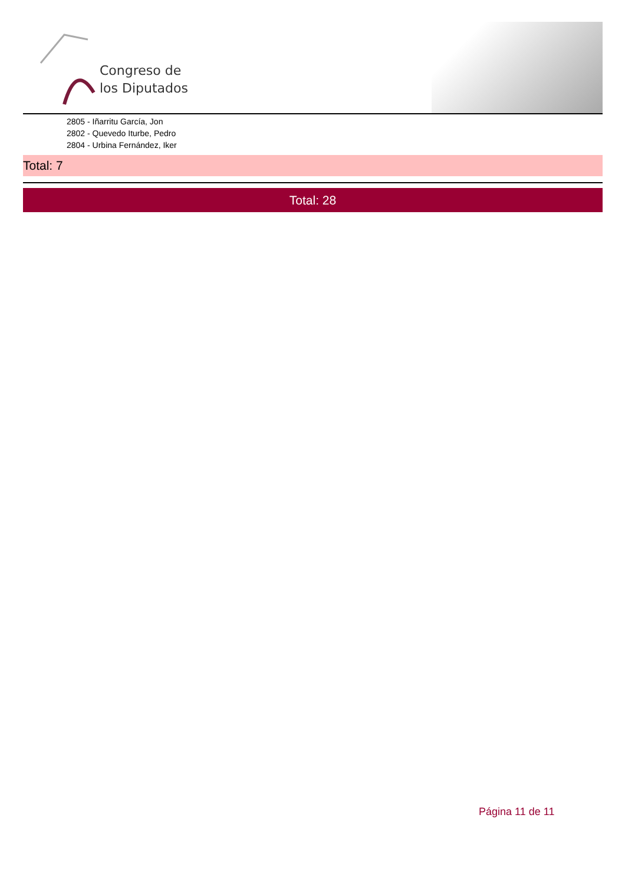Congreso de
los Diputados
2805 - Iñarritu García, Jon
2802 - Quevedo Iturbe, Pedro
2804 - Urbina Fernández, Iker
Total: 7
Total: 28
Página 11 de 11